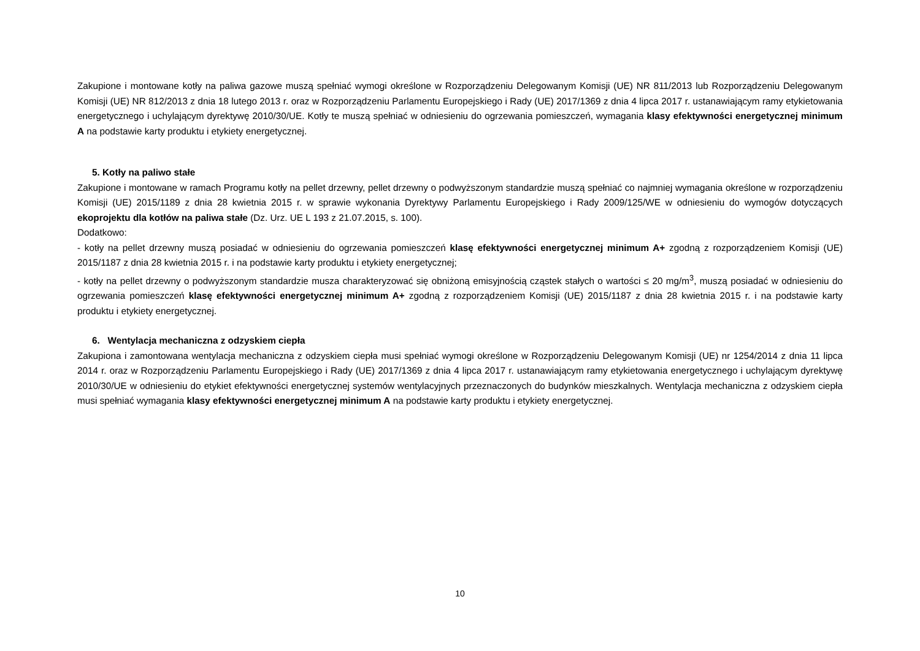Zakupione i montowane kotły na paliwa gazowe muszą spełniać wymogi określone w Rozporządzeniu Delegowanym Komisji (UE) NR 811/2013 lub Rozporządzeniu Delegowanym Komisji (UE) NR 812/2013 z dnia 18 lutego 2013 r. oraz w Rozporządzeniu Parlamentu Europejskiego i Rady (UE) 2017/1369 z dnia 4 lipca 2017 r. ustanawiającym ramy etykietowania energetycznego i uchylającym dyrektywę 2010/30/UE. Kotły te muszą spełniać w odniesieniu do ogrzewania pomieszczeń, wymagania klasy efektywności energetycznej minimum A na podstawie karty produktu i etykiety energetycznej.
5. Kotły na paliwo stałe
Zakupione i montowane w ramach Programu kotły na pellet drzewny, pellet drzewny o podwyższonym standardzie muszą spełniać co najmniej wymagania określone w rozporządzeniu Komisji (UE) 2015/1189 z dnia 28 kwietnia 2015 r. w sprawie wykonania Dyrektywy Parlamentu Europejskiego i Rady 2009/125/WE w odniesieniu do wymogów dotyczących ekoprojektu dla kotłów na paliwa stałe (Dz. Urz. UE L 193 z 21.07.2015, s. 100).
Dodatkowo:
- kotły na pellet drzewny muszą posiadać w odniesieniu do ogrzewania pomieszczeń klasę efektywności energetycznej minimum A+ zgodną z rozporządzeniem Komisji (UE) 2015/1187 z dnia 28 kwietnia 2015 r. i na podstawie karty produktu i etykiety energetycznej;
- kotły na pellet drzewny o podwyższonym standardzie musza charakteryzować się obniżoną emisyjnością cząstek stałych o wartości ≤ 20 mg/m<sup>3</sup>, muszą posiadać w odniesieniu do ogrzewania pomieszczeń klasę efektywności energetycznej minimum A+ zgodną z rozporządzeniem Komisji (UE) 2015/1187 z dnia 28 kwietnia 2015 r. i na podstawie karty produktu i etykiety energetycznej.
6. Wentylacja mechaniczna z odzyskiem ciepła
Zakupiona i zamontowana wentylacja mechaniczna z odzyskiem ciepła musi spełniać wymogi określone w Rozporządzeniu Delegowanym Komisji (UE) nr 1254/2014 z dnia 11 lipca 2014 r. oraz w Rozporządzeniu Parlamentu Europejskiego i Rady (UE) 2017/1369 z dnia 4 lipca 2017 r. ustanawiającym ramy etykietowania energetycznego i uchylającym dyrektywę 2010/30/UE w odniesieniu do etykiet efektywności energetycznej systemów wentylacyjnych przeznaczonych do budynków mieszkalnych. Wentylacja mechaniczna z odzyskiem ciepła musi spełniać wymagania klasy efektywności energetycznej minimum A na podstawie karty produktu i etykiety energetycznej.
10